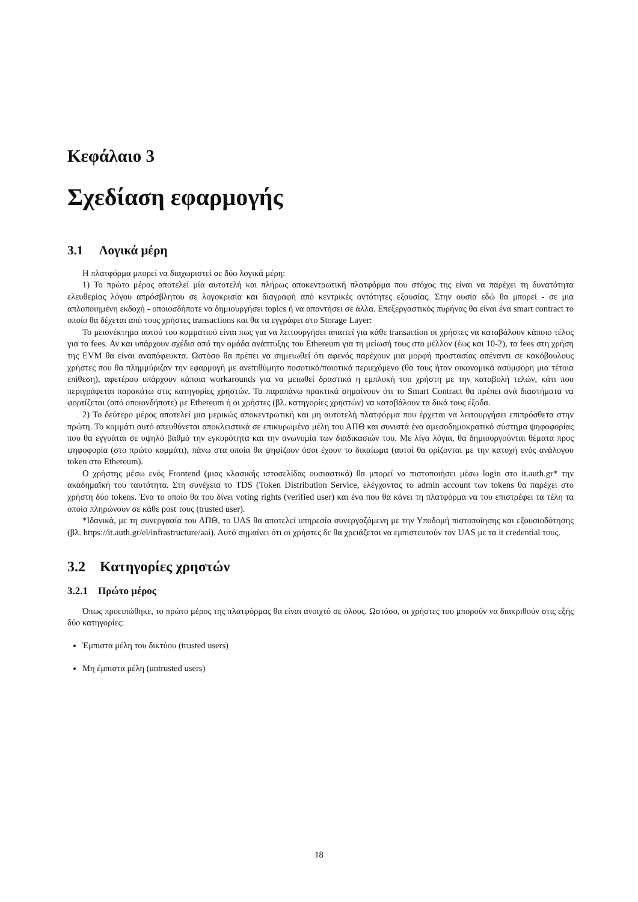Κεφάλαιο 3
Σχεδίαση εφαρμογής
3.1 Λογικά μέρη
Η πλατφόρμα μπορεί να διαχωριστεί σε δύο λογικά μέρη:
1) Το πρώτο μέρος αποτελεί μία αυτοτελή και πλήρως αποκεντρωτική πλατφόρμα που στόχος της είναι να παρέχει τη δυνατότητα ελευθερίας λόγου απρόσβλητου σε λογοκρισία και διαγραφή από κεντρικές οντότητες εξουσίας. Στην ουσία εδώ θα μπορεί - σε μια απλοποιημένη εκδοχή - οποιοσδήποτε να δημιουργήσει topics ή να απαντήσει σε άλλα. Επεξεργαστικός πυρήνας θα είναι ένα smart contract το οποίο θα δέχεται από τους χρήστες transactions και θα τα εγγράφει στο Storage Layer:
Το μειονέκτημα αυτού του κομματιού είναι πως για να λειτουργήσει απαιτεί για κάθε transaction οι χρήστες να καταβάλουν κάποιο τέλος για τα fees. Αν και υπάρχουν σχέδια από την ομάδα ανάπτυξης του Ethereum για τη μείωσή τους στο μέλλον (έως και 10-2), τα fees στη χρήση της EVM θα είναι αναπόφευκτα. Ωστόσο θα πρέπει να σημειωθεί ότι αφενός παρέχουν μια μορφή προστασίας απέναντι σε κακόβουλους χρήστες που θα πλημμύριζαν την εφαρμογή με ανεπιθύμητο ποσοτικά/ποιοτικά περιεχόμενο (θα τους ήταν οικονομικά ασύμφορη μια τέτοια επίθεση), αφετέρου υπάρχουν κάποια workarounds για να μειωθεί δραστικά η εμπλοκή του χρήστη με την καταβολή τελών, κάτι που περιγράφεται παρακάτω στις κατηγορίες χρηστών. Τα παραπάνω πρακτικά σημαίνουν ότι το Smart Contract θα πρέπει ανά διαστήματα να φορτίζεται (από οποιονδήποτε) με Ethereum ή οι χρήστες (βλ. κατηγορίες χρηστών) να καταβάλουν τα δικά τους έξοδα.
2) Το δεύτερο μέρος αποτελεί μια μερικώς αποκεντρωτική και μη αυτοτελή πλατφόρμα που έρχεται να λειτουργήσει επιπρόσθετα στην πρώτη. Το κομμάτι αυτό απευθύνεται αποκλειστικά σε επικυρωμένα μέλη του ΑΠΘ και συνιστά ένα αμεσοδημοκρατικό σύστημα ψηφοφορίας που θα εγγυάται σε υψηλό βαθμό την εγκυρότητα και την ανωνυμία των διαδικασιών του. Με λίγα λόγια, θα δημιουργούνται θέματα προς ψηφοφορία (στο πρώτο κομμάτι), πάνω στα οποία θα ψηφίζουν όσοι έχουν το δικαίωμα (αυτοί θα ορίζονται με την κατοχή ενός ανάλογου token στο Ethereum).
Ο χρήστης μέσω ενός Frontend (μιας κλασικής ιστοσελίδας ουσιαστικά) θα μπορεί να πιστοποιήσει μέσω login στο it.auth.gr* την ακαδημαϊκή του ταυτότητα. Στη συνέχεια το TDS (Token Distribution Service, ελέγχοντας το admin account των tokens θα παρέχει στο χρήστη δύο tokens. Ένα το οποίο θα του δίνει voting rights (verified user) και ένα που θα κάνει τη πλατφόρμα να του επιστρέφει τα τέλη τα οποία πληρώνουν σε κάθε post τους (trusted user).
*Ιδανικά, με τη συνεργασία του ΑΠΘ, το UAS θα αποτελεί υπηρεσία συνεργαζόμενη με την Υποδομή πιστοποίησης και εξουσιοδότησης (βλ. https://it.auth.gr/el/infrastructure/aai). Αυτό σημαίνει ότι οι χρήστες δε θα χρειάζεται να εμπιστευτούν τον UAS με τα it credential τους.
3.2 Κατηγορίες χρηστών
3.2.1 Πρώτο μέρος
Όπως προειπώθηκε, το πρώτο μέρος της πλατφόρμας θα είναι ανοιχτό σε όλους. Ωστόσο, οι χρήστες του μπορούν να διακριθούν στις εξής δύο κατηγορίες:
Έμπιστα μέλη του δικτύου (trusted users)
Μη έμπιστα μέλη (untrusted users)
18